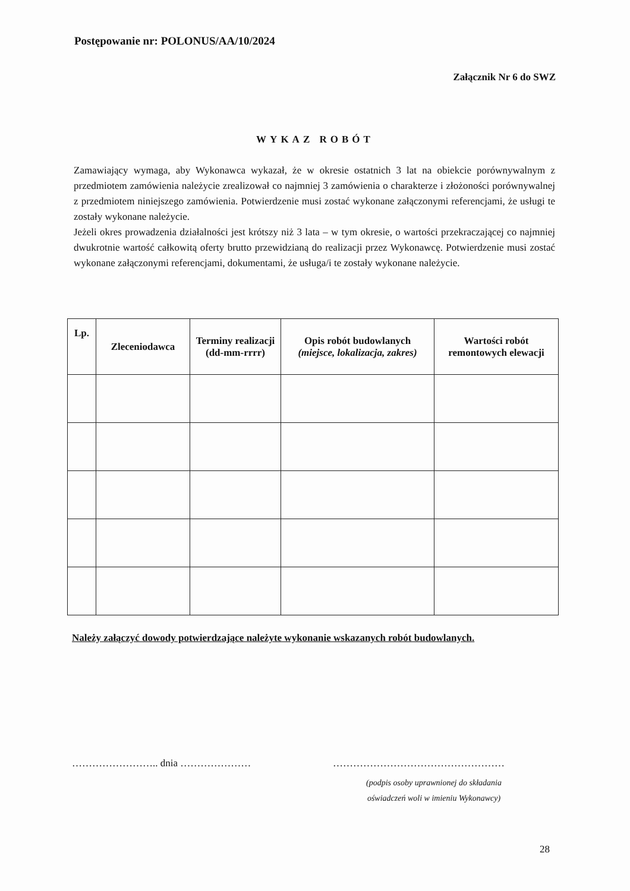Postępowanie nr: POLONUS/AA/10/2024
Załącznik Nr 6 do SWZ
WYKAZ ROBÓT
Zamawiający wymaga, aby Wykonawca wykazał, że w okresie ostatnich 3 lat na obiekcie porównywalnym z przedmiotem zamówienia należycie zrealizował co najmniej 3 zamówienia o charakterze i złożoności porównywalnej z przedmiotem niniejszego zamówienia. Potwierdzenie musi zostać wykonane załączonymi referencjami, że usługi te zostały wykonane należycie.
Jeżeli okres prowadzenia działalności jest krótszy niż 3 lata – w tym okresie, o wartości przekraczającej co najmniej dwukrotnie wartość całkowitą oferty brutto przewidzianą do realizacji przez Wykonawcę. Potwierdzenie musi zostać wykonane załączonymi referencjami, dokumentami, że usługa/i te zostały wykonane należycie.
| Lp. | Zleceniodawca | Terminy realizacji (dd-mm-rrrr) | Opis robót budowlanych (miejsce, lokalizacja, zakres) | Wartości robót remontowych elewacji |
| --- | --- | --- | --- | --- |
Należy załączyć dowody potwierdzające należyte wykonanie wskazanych robót budowlanych.
…………………….. dnia ………………… ……………………………………………
(podpis osoby uprawnionej do składania
oświadczeń woli w imieniu Wykonawcy)
28